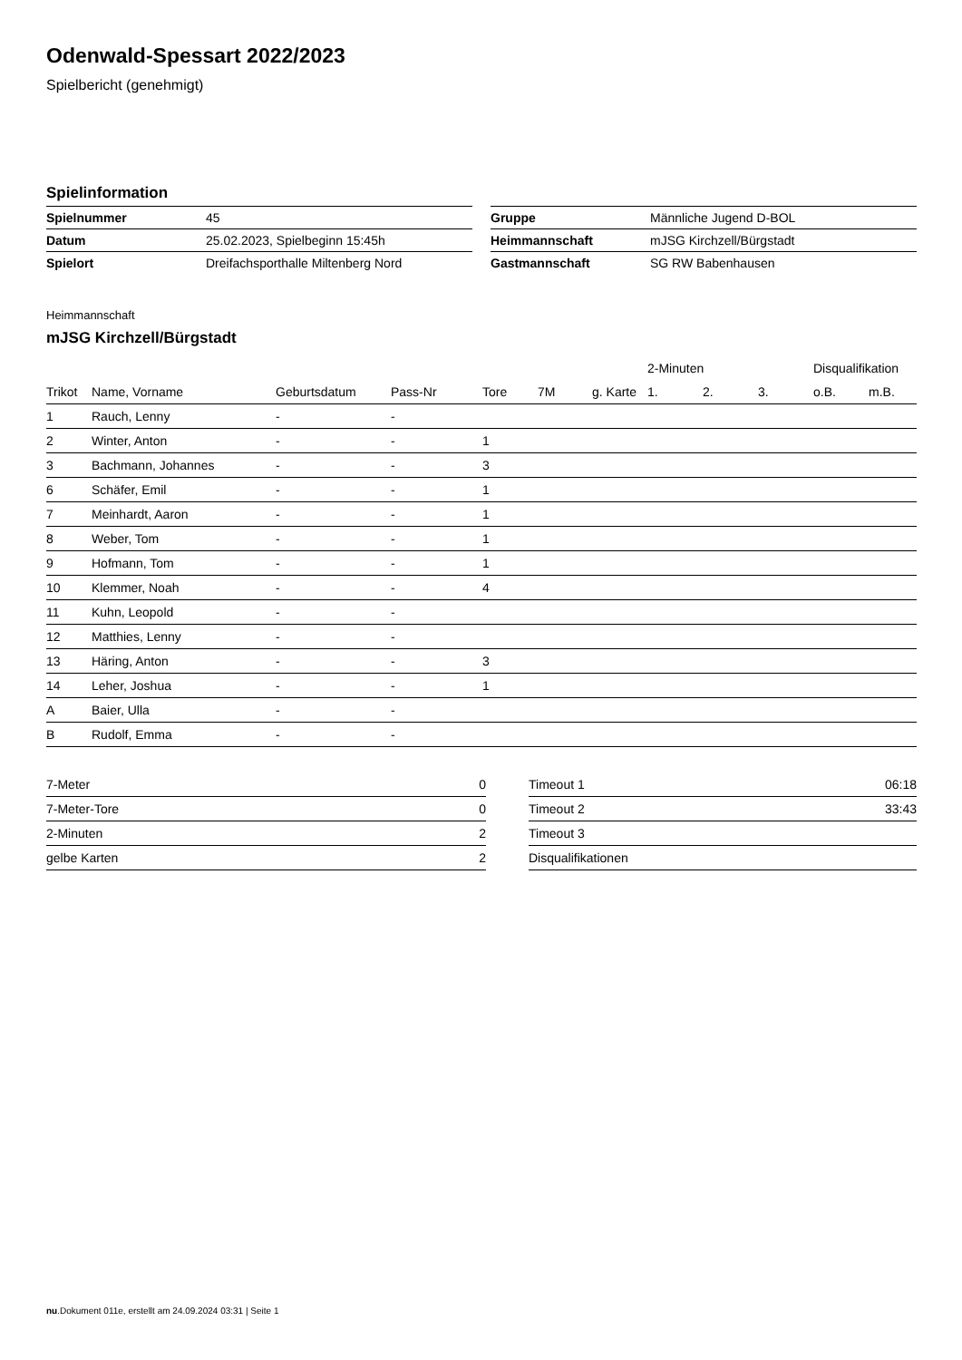Odenwald-Spessart 2022/2023
Spielbericht (genehmigt)
Spielinformation
| Spielnummer | 45 | | Gruppe | Männliche Jugend D-BOL |
| Datum | 25.02.2023, Spielbeginn 15:45h | | Heimmannschaft | mJSG Kirchzell/Bürgstadt |
| Spielort | Dreifachsporthalle Miltenberg Nord | | Gastmannschaft | SG RW Babenhausen |
Heimmannschaft
mJSG Kirchzell/Bürgstadt
| | | | | | | | 2-Minuten | | | Disqualifikation | |
| --- | --- | --- | --- | --- | --- | --- | --- | --- | --- | --- | --- |
| Trikot | Name, Vorname | Geburtsdatum | Pass-Nr | Tore | 7M | g. Karte | 1. | 2. | 3. | o.B. | m.B. |
| 1 | Rauch, Lenny | - | - | | | | | | | | |
| 2 | Winter, Anton | - | - | 1 | | | | | | | |
| 3 | Bachmann, Johannes | - | - | 3 | | | | | | | |
| 6 | Schäfer, Emil | - | - | 1 | | | | | | | |
| 7 | Meinhardt, Aaron | - | - | 1 | | | | | | | |
| 8 | Weber, Tom | - | - | 1 | | | | | | | |
| 9 | Hofmann, Tom | - | - | 1 | | | | | | | |
| 10 | Klemmer, Noah | - | - | 4 | | | | | | | |
| 11 | Kuhn, Leopold | - | - | | | | | | | | |
| 12 | Matthies, Lenny | - | - | | | | | | | | |
| 13 | Häring, Anton | - | - | 3 | | | | | | | |
| 14 | Leher, Joshua | - | - | 1 | | | | | | | |
| A | Baier, Ulla | - | - | | | | | | | | |
| B | Rudolf, Emma | - | - | | | | | | | | |
| 7-Meter | 0 |
| 7-Meter-Tore | 0 |
| 2-Minuten | 2 |
| gelbe Karten | 2 |
| Timeout 1 | 06:18 |
| Timeout 2 | 33:43 |
| Timeout 3 | |
| Disqualifikationen | |
nu.Dokument 011e, erstellt am 24.09.2024 03:31 | Seite 1